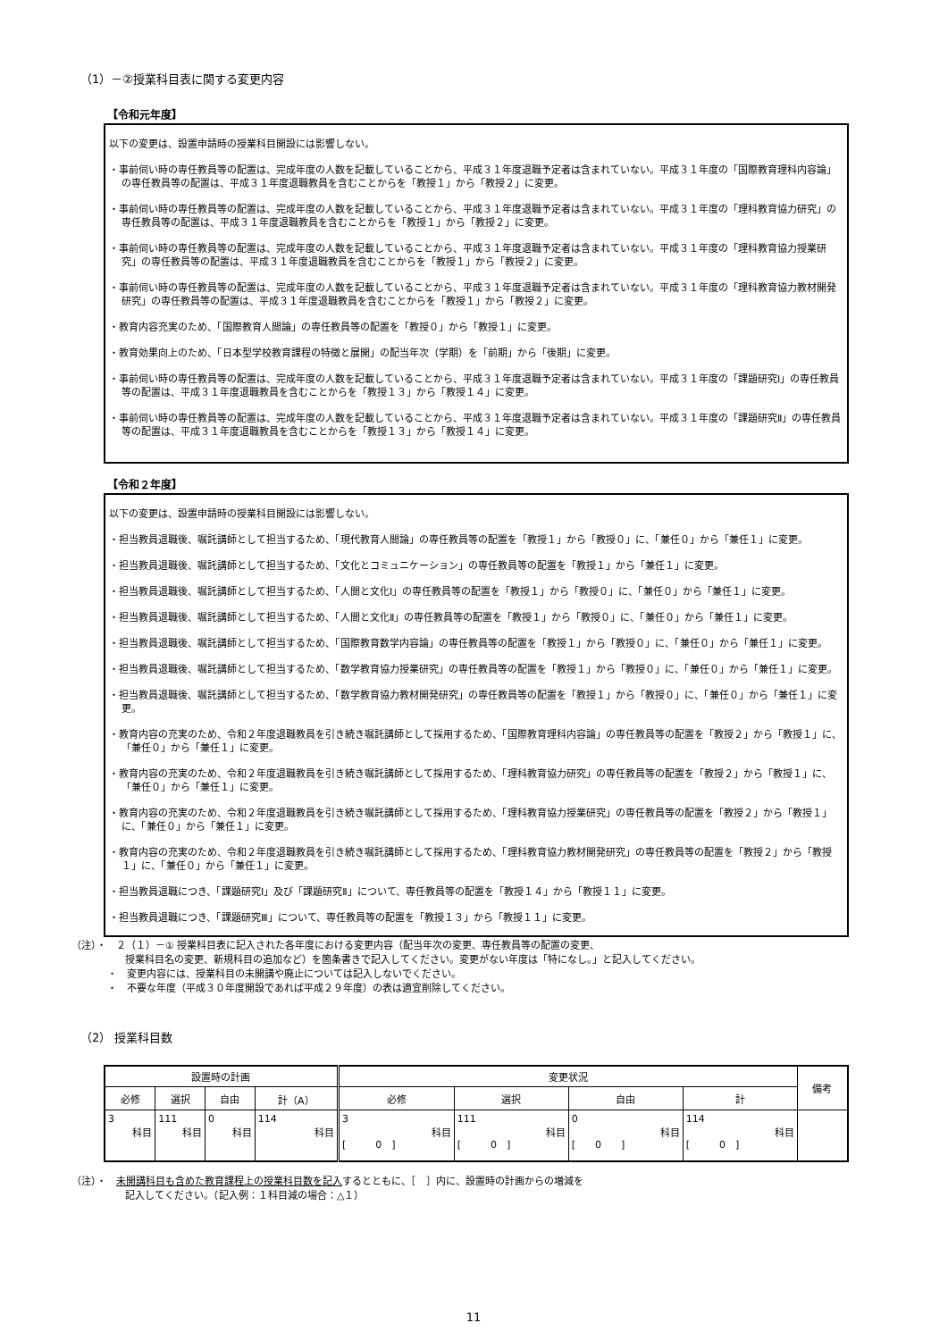（1）－②授業科目表に関する変更内容
【令和元年度】
以下の変更は、設置申請時の授業科目開設には影響しない。
・事前伺い時の専任教員等の配置は、完成年度の人数を記載していることから、平成３１年度退職予定者は含まれていない。平成３１年度の「国際教育理科内容論」の専任教員等の配置は、平成３１年度退職教員を含むことからを「教授１」から「教授２」に変更。
・事前伺い時の専任教員等の配置は、完成年度の人数を記載していることから、平成３１年度退職予定者は含まれていない。平成３１年度の「理科教育協力研究」の専任教員等の配置は、平成３１年度退職教員を含むことからを「教授１」から「教授２」に変更。
・事前伺い時の専任教員等の配置は、完成年度の人数を記載していることから、平成３１年度退職予定者は含まれていない。平成３１年度の「理科教育協力授業研究」の専任教員等の配置は、平成３１年度退職教員を含むことからを「教授１」から「教授２」に変更。
・事前伺い時の専任教員等の配置は、完成年度の人数を記載していることから、平成３１年度退職予定者は含まれていない。平成３１年度の「理科教育協力教材開発研究」の専任教員等の配置は、平成３１年度退職教員を含むことからを「教授１」から「教授２」に変更。
・教育内容充実のため、「国際教育人間論」の専任教員等の配置を「教授０」から「教授１」に変更。
・教育効果向上のため、「日本型学校教育課程の特徴と展開」の配当年次（学期）を「前期」から「後期」に変更。
・事前伺い時の専任教員等の配置は、完成年度の人数を記載していることから、平成３１年度退職予定者は含まれていない。平成３１年度の「課題研究Ⅰ」の専任教員等の配置は、平成３１年度退職教員を含むことからを「教授１３」から「教授１４」に変更。
・事前伺い時の専任教員等の配置は、完成年度の人数を記載していることから、平成３１年度退職予定者は含まれていない。平成３１年度の「課題研究Ⅱ」の専任教員等の配置は、平成３１年度退職教員を含むことからを「教授１３」から「教授１４」に変更。
【令和２年度】
以下の変更は、設置申請時の授業科目開設には影響しない。
・担当教員退職後、嘱託講師として担当するため、「現代教育人間論」の専任教員等の配置を「教授１」から「教授０」に、「兼任０」から「兼任１」に変更。
・担当教員退職後、嘱託講師として担当するため、「文化とコミュニケーション」の専任教員等の配置を「教授１」から「兼任１」に変更。
・担当教員退職後、嘱託講師として担当するため、「人間と文化Ⅰ」の専任教員等の配置を「教授１」から「教授０」に、「兼任０」から「兼任１」に変更。
・担当教員退職後、嘱託講師として担当するため、「人間と文化Ⅱ」の専任教員等の配置を「教授１」から「教授０」に、「兼任０」から「兼任１」に変更。
・担当教員退職後、嘱託講師として担当するため、「国際教育数学内容論」の専任教員等の配置を「教授１」から「教授０」に、「兼任０」から「兼任１」に変更。
・担当教員退職後、嘱託講師として担当するため、「数学教育協力授業研究」の専任教員等の配置を「教授１」から「教授０」に、「兼任０」から「兼任１」に変更。
・担当教員退職後、嘱託講師として担当するため、「数学教育協力教材開発研究」の専任教員等の配置を「教授１」から「教授０」に、「兼任０」から「兼任１」に変更。
・教育内容の充実のため、令和２年度退職教員を引き続き嘱託講師として採用するため、「国際教育理科内容論」の専任教員等の配置を「教授２」から「教授１」に、「兼任０」から「兼任１」に変更。
・教育内容の充実のため、令和２年度退職教員を引き続き嘱託講師として採用するため、「理科教育協力研究」の専任教員等の配置を「教授２」から「教授１」に、「兼任０」から「兼任１」に変更。
・教育内容の充実のため、令和２年度退職教員を引き続き嘱託講師として採用するため、「理科教育協力授業研究」の専任教員等の配置を「教授２」から「教授１」に、「兼任０」から「兼任１」に変更。
・教育内容の充実のため、令和２年度退職教員を引き続き嘱託講師として採用するため、「理科教育協力教材開発研究」の専任教員等の配置を「教授２」から「教授１」に、「兼任０」から「兼任１」に変更。
・担当教員退職につき、「課題研究Ⅰ」及び「課題研究Ⅱ」について、専任教員等の配置を「教授１４」から「教授１１」に変更。
・担当教員退職につき、「課題研究Ⅲ」について、専任教員等の配置を「教授１３」から「教授１１」に変更。
（注）・　２（１）－① 授業科目表に記入された各年度における変更内容（配当年次の変更、専任教員等の配置の変更、
授業科目名の変更、新規科目の追加など）を箇条書きで記入してください。変更がない年度は「特になし。」と記入してください。
・　変更内容には、授業科目の未開講や廃止については記入しないでください。
・　不要な年度（平成３０年度開設であれば平成２９年度）の表は適宜削除してください。
（2） 授業科目数
| 設置時の計画 | | | | 変更状況 | | | | 備考 |
| --- | --- | --- | --- | --- | --- | --- | --- | --- |
| 必修 | 選択 | 自由 | 計（A） | 必修 | 選択 | 自由 | 計 | |
| 3 科目 | 111 科目 | 0 科目 | 114 科目 | 3 科目 [ 0 ] | 111 科目 [ 0 ] | 0 科目 [ 0 ] | 114 科目 [ 0 ] | |
（注）・　未開講科目も含めた教育課程上の授業科目数を記入するとともに、［　］内に、設置時の計画からの増減を
記入してください。（記入例：１科目減の場合：△１）
11